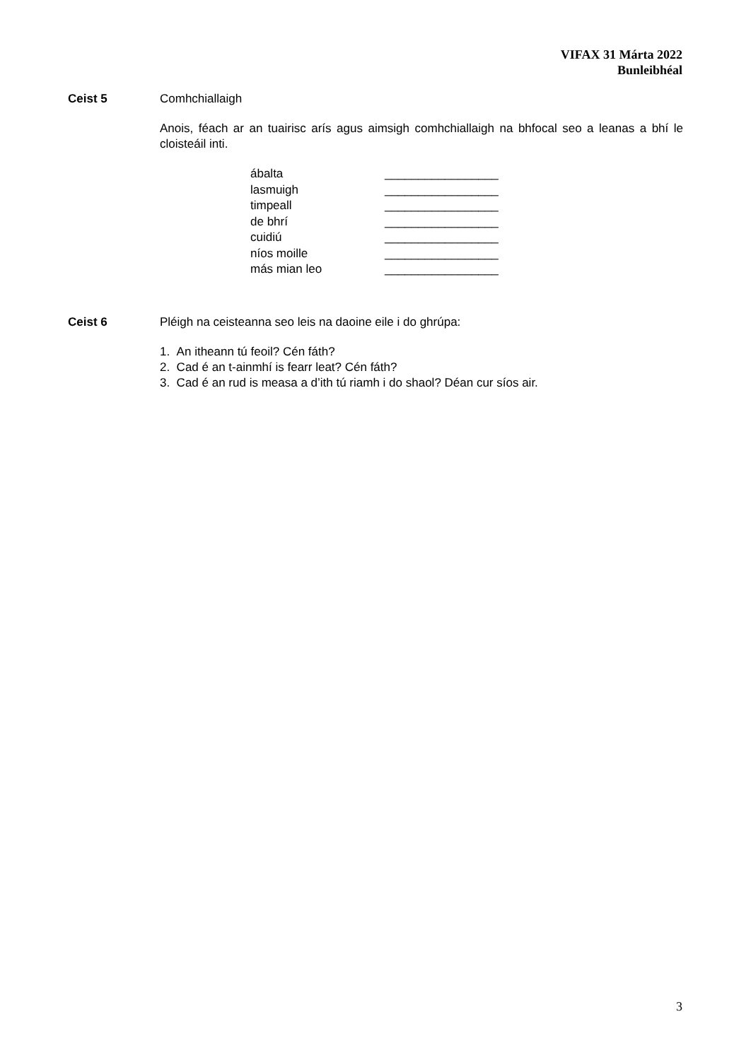VIFAX 31 Márta 2022
Bunleibhéal
Ceist 5 Comhchiallaigh
Anois, féach ar an tuairisc arís agus aimsigh comhchiallaigh na bhfocal seo a leanas a bhí le cloisteáil inti.
| ábalta | _________________ |
| lasmuigh | _________________ |
| timpeall | _________________ |
| de bhrí | _________________ |
| cuidiú | _________________ |
| níos moille | _________________ |
| más mian leo | _________________ |
Ceist 6 Pléigh na ceisteanna seo leis na daoine eile i do ghrúpa:
1. An itheann tú feoil? Cén fáth?
2. Cad é an t-ainmhí is fearr leat? Cén fáth?
3. Cad é an rud is measa a d’ith tú riamh i do shaol? Déan cur síos air.
3